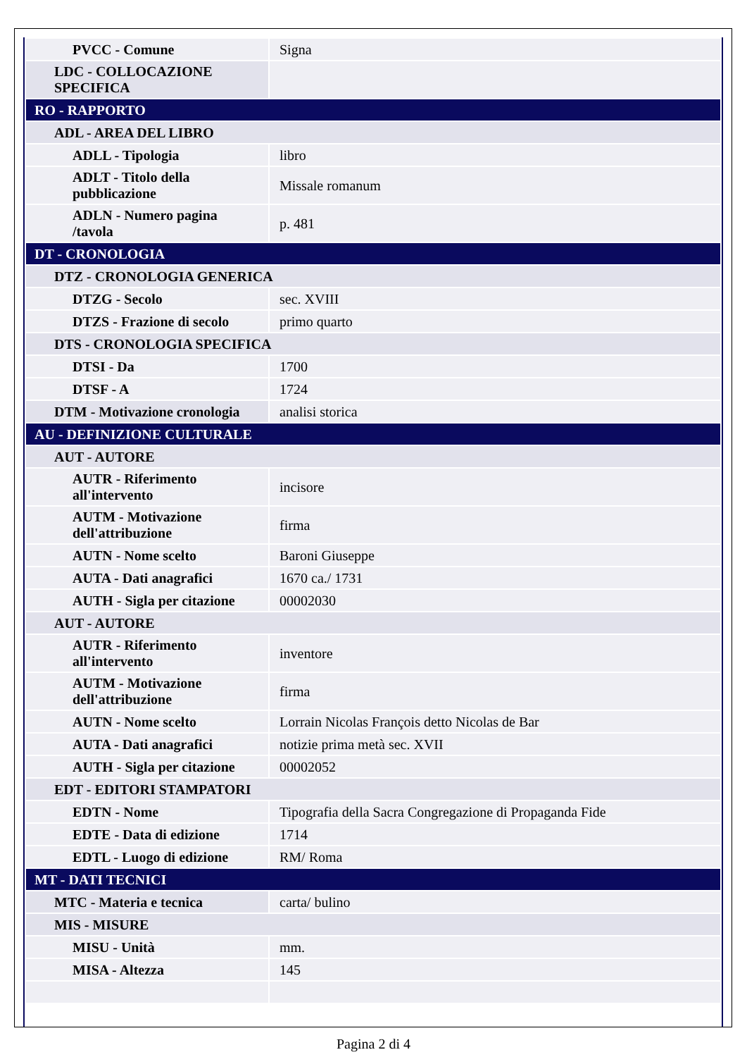| PVCC - Comune | Signa |
| LDC - COLLOCAZIONE SPECIFICA | |
| RO - RAPPORTO | |
| ADL - AREA DEL LIBRO | |
| ADLL - Tipologia | libro |
| ADLT - Titolo della pubblicazione | Missale romanum |
| ADLN - Numero pagina /tavola | p. 481 |
| DT - CRONOLOGIA | |
| DTZ - CRONOLOGIA GENERICA | |
| DTZG - Secolo | sec. XVIII |
| DTZS - Frazione di secolo | primo quarto |
| DTS - CRONOLOGIA SPECIFICA | |
| DTSI - Da | 1700 |
| DTSF - A | 1724 |
| DTM - Motivazione cronologia | analisi storica |
| AU - DEFINIZIONE CULTURALE | |
| AUT - AUTORE | |
| AUTR - Riferimento all'intervento | incisore |
| AUTM - Motivazione dell'attribuzione | firma |
| AUTN - Nome scelto | Baroni Giuseppe |
| AUTA - Dati anagrafici | 1670 ca./ 1731 |
| AUTH - Sigla per citazione | 00002030 |
| AUT - AUTORE | |
| AUTR - Riferimento all'intervento | inventore |
| AUTM - Motivazione dell'attribuzione | firma |
| AUTN - Nome scelto | Lorrain Nicolas François detto Nicolas de Bar |
| AUTA - Dati anagrafici | notizie prima metà sec. XVII |
| AUTH - Sigla per citazione | 00002052 |
| EDT - EDITORI STAMPATORI | |
| EDTN - Nome | Tipografia della Sacra Congregazione di Propaganda Fide |
| EDTE - Data di edizione | 1714 |
| EDTL - Luogo di edizione | RM/ Roma |
| MT - DATI TECNICI | |
| MTC - Materia e tecnica | carta/ bulino |
| MIS - MISURE | |
| MISU - Unità | mm. |
| MISA - Altezza | 145 |
Pagina 2 di 4